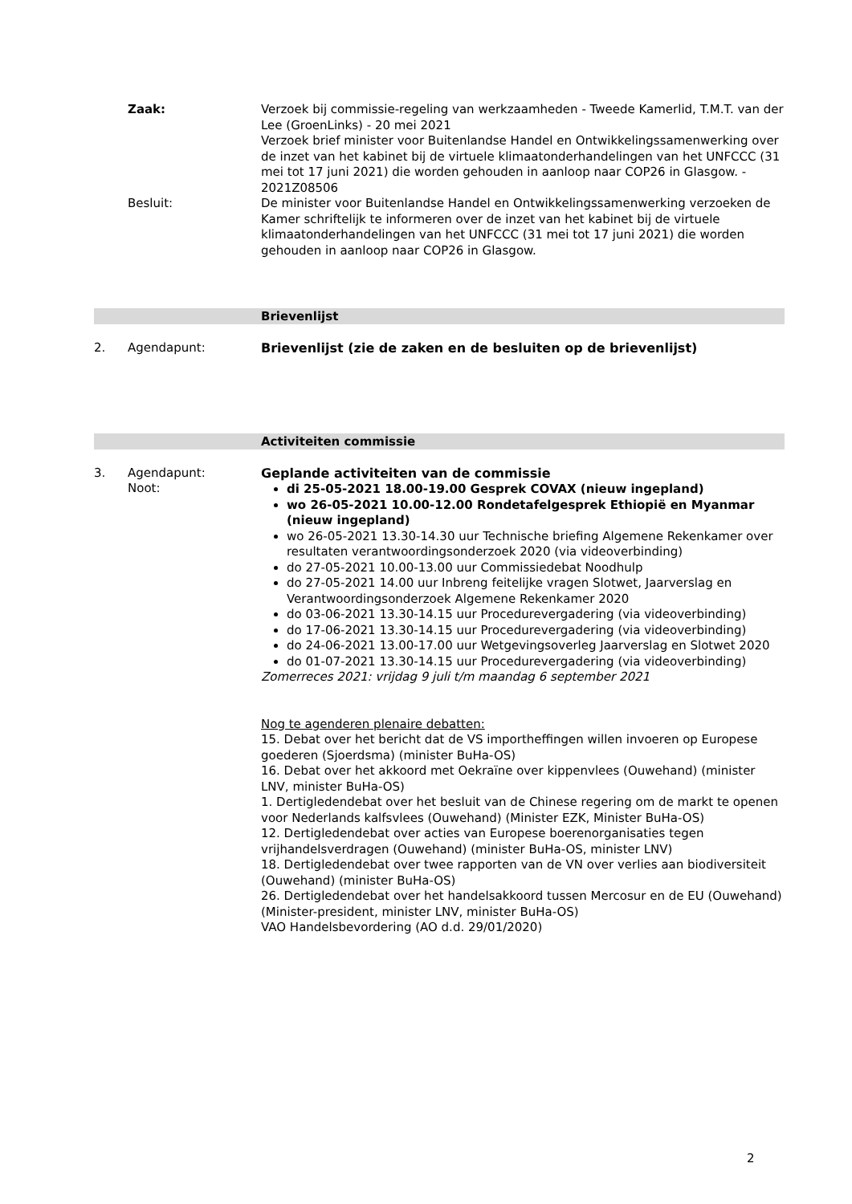Zaak: Verzoek bij commissie-regeling van werkzaamheden - Tweede Kamerlid, T.M.T. van der Lee (GroenLinks) - 20 mei 2021
Verzoek brief minister voor Buitenlandse Handel en Ontwikkelingssamenwerking over de inzet van het kabinet bij de virtuele klimaatonderhandelingen van het UNFCCC (31 mei tot 17 juni 2021) die worden gehouden in aanloop naar COP26 in Glasgow. - 2021Z08506
Besluit: De minister voor Buitenlandse Handel en Ontwikkelingssamenwerking verzoeken de Kamer schriftelijk te informeren over de inzet van het kabinet bij de virtuele klimaatonderhandelingen van het UNFCCC (31 mei tot 17 juni 2021) die worden gehouden in aanloop naar COP26 in Glasgow.
Brievenlijst
2. Agendapunt: Brievenlijst (zie de zaken en de besluiten op de brievenlijst)
Activiteiten commissie
3. Agendapunt:
Noot:
Geplande activiteiten van de commissie
di 25-05-2021 18.00-19.00 Gesprek COVAX (nieuw ingepland)
wo 26-05-2021 10.00-12.00 Rondetafelgesprek Ethiopië en Myanmar (nieuw ingepland)
wo 26-05-2021 13.30-14.30 uur Technische briefing Algemene Rekenkamer over resultaten verantwoordingsonderzoek 2020 (via videoverbinding)
do 27-05-2021 10.00-13.00 uur Commissiedebat Noodhulp
do 27-05-2021 14.00 uur Inbreng feitelijke vragen Slotwet, Jaarverslag en Verantwoordingsonderzoek Algemene Rekenkamer 2020
do 03-06-2021 13.30-14.15 uur Procedurevergadering (via videoverbinding)
do 17-06-2021 13.30-14.15 uur Procedurevergadering (via videoverbinding)
do 24-06-2021 13.00-17.00 uur Wetgevingsoverleg Jaarverslag en Slotwet 2020
do 01-07-2021 13.30-14.15 uur Procedurevergadering (via videoverbinding)
Zomerreces 2021: vrijdag 9 juli t/m maandag 6 september 2021
Nog te agenderen plenaire debatten:
15. Debat over het bericht dat de VS importheffingen willen invoeren op Europese goederen (Sjoerdsma) (minister BuHa-OS)
16. Debat over het akkoord met Oekraïne over kippenvlees (Ouwehand) (minister LNV, minister BuHa-OS)
1. Dertigledendebat over het besluit van de Chinese regering om de markt te openen voor Nederlands kalfsvlees (Ouwehand) (Minister EZK, Minister BuHa-OS)
12. Dertigledendebat over acties van Europese boerenorganisaties tegen vrijhandelsverdragen (Ouwehand) (minister BuHa-OS, minister LNV)
18. Dertigledendebat over twee rapporten van de VN over verlies aan biodiversiteit (Ouwehand) (minister BuHa-OS)
26. Dertigledendebat over het handelsakkoord tussen Mercosur en de EU (Ouwehand) (Minister-president, minister LNV, minister BuHa-OS)
VAO Handelsbevordering (AO d.d. 29/01/2020)
2